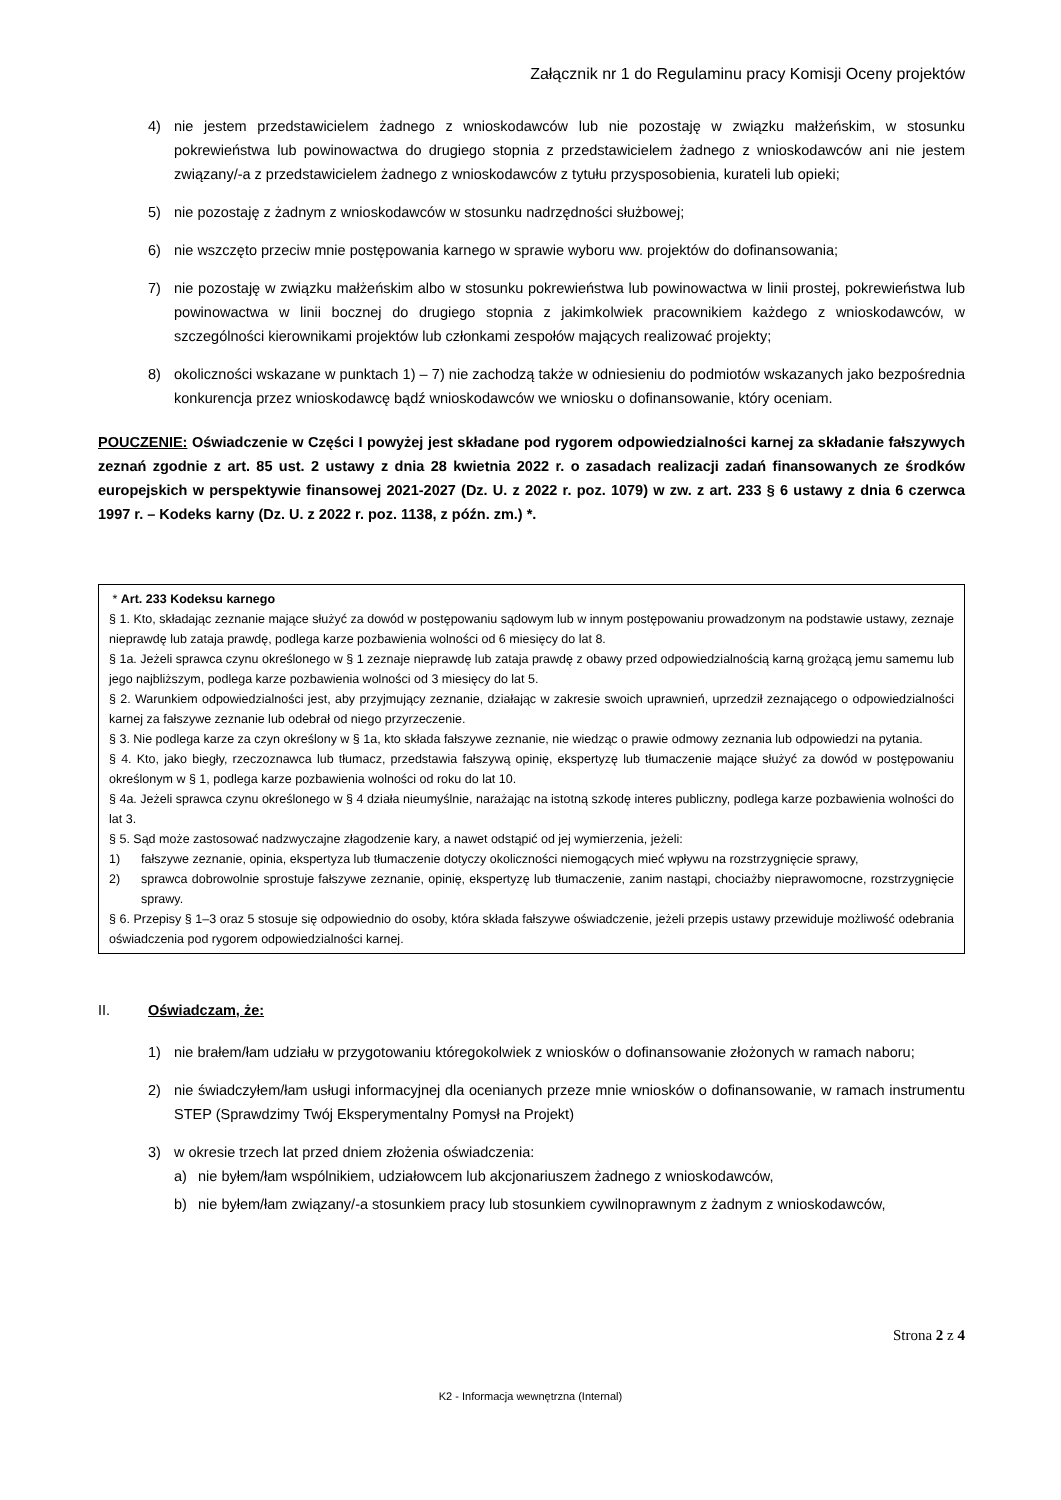Załącznik nr 1 do Regulaminu pracy Komisji Oceny projektów
4) nie jestem przedstawicielem żadnego z wnioskodawców lub nie pozostaję w związku małżeńskim, w stosunku pokrewieństwa lub powinowactwa do drugiego stopnia z przedstawicielem żadnego z wnioskodawców ani nie jestem związany/-a z przedstawicielem żadnego z wnioskodawców z tytułu przysposobienia, kurateli lub opieki;
5) nie pozostaję z żadnym z wnioskodawców w stosunku nadrzędności służbowej;
6) nie wszczęto przeciw mnie postępowania karnego w sprawie wyboru ww. projektów do dofinansowania;
7) nie pozostaję w związku małżeńskim albo w stosunku pokrewieństwa lub powinowactwa w linii prostej, pokrewieństwa lub powinowactwa w linii bocznej do drugiego stopnia z jakimkolwiek pracownikiem każdego z wnioskodawców, w szczególności kierownikami projektów lub członkami zespołów mających realizować projekty;
8) okoliczności wskazane w punktach 1) – 7) nie zachodzą także w odniesieniu do podmiotów wskazanych jako bezpośrednia konkurencja przez wnioskodawcę bądź wnioskodawców we wniosku o dofinansowanie, który oceniam.
POUCZENIE: Oświadczenie w Części I powyżej jest składane pod rygorem odpowiedzialności karnej za składanie fałszywych zeznań zgodnie z art. 85 ust. 2 ustawy z dnia 28 kwietnia 2022 r. o zasadach realizacji zadań finansowanych ze środków europejskich w perspektywie finansowej 2021-2027 (Dz. U. z 2022 r. poz. 1079) w zw. z art. 233 § 6 ustawy z dnia 6 czerwca 1997 r. – Kodeks karny (Dz. U. z 2022 r. poz. 1138, z późn. zm.) *.
* Art. 233 Kodeksu karnego
§ 1. Kto, składając zeznanie mające służyć za dowód w postępowaniu sądowym lub w innym postępowaniu prowadzonym na podstawie ustawy, zeznaje nieprawdę lub zataja prawdę, podlega karze pozbawienia wolności od 6 miesięcy do lat 8.
§ 1a. Jeżeli sprawca czynu określonego w § 1 zeznaje nieprawdę lub zataja prawdę z obawy przed odpowiedzialnością karną grożącą jemu samemu lub jego najbliższym, podlega karze pozbawienia wolności od 3 miesięcy do lat 5.
§ 2. Warunkiem odpowiedzialności jest, aby przyjmujący zeznanie, działając w zakresie swoich uprawnień, uprzedził zeznającego o odpowiedzialności karnej za fałszywe zeznanie lub odebrał od niego przyrzeczenie.
§ 3. Nie podlega karze za czyn określony w § 1a, kto składa fałszywe zeznanie, nie wiedząc o prawie odmowy zeznania lub odpowiedzi na pytania.
§ 4. Kto, jako biegły, rzeczoznawca lub tłumacz, przedstawia fałszywą opinię, ekspertyzę lub tłumaczenie mające służyć za dowód w postępowaniu określonym w § 1, podlega karze pozbawienia wolności od roku do lat 10.
§ 4a. Jeżeli sprawca czynu określonego w § 4 działa nieumyślnie, narażając na istotną szkodę interes publiczny, podlega karze pozbawienia wolności do lat 3.
§ 5. Sąd może zastosować nadzwyczajne złagodzenie kary, a nawet odstąpić od jej wymierzenia, jeżeli:
1) fałszywe zeznanie, opinia, ekspertyza lub tłumaczenie dotyczy okoliczności niemogących mieć wpływu na rozstrzygnięcie sprawy,
2) sprawca dobrowolnie sprostuje fałszywe zeznanie, opinię, ekspertyzę lub tłumaczenie, zanim nastąpi, chociażby nieprawomocne, rozstrzygnięcie sprawy.
§ 6. Przepisy § 1–3 oraz 5 stosuje się odpowiednio do osoby, która składa fałszywe oświadczenie, jeżeli przepis ustawy przewiduje możliwość odebrania oświadczenia pod rygorem odpowiedzialności karnej.
II. Oświadczam, że:
1) nie brałem/łam udziału w przygotowaniu któregokolwiek z wniosków o dofinansowanie złożonych w ramach naboru;
2) nie świadczyłem/łam usługi informacyjnej dla ocenianych przeze mnie wniosków o dofinansowanie, w ramach instrumentu STEP (Sprawdzimy Twój Eksperymentalny Pomysł na Projekt)
3) w okresie trzech lat przed dniem złożenia oświadczenia:
a) nie byłem/łam wspólnikiem, udziałowcem lub akcjonariuszem żadnego z wnioskodawców,
b) nie byłem/łam związany/-a stosunkiem pracy lub stosunkiem cywilnoprawnym z żadnym z wnioskodawców,
Strona 2 z 4
K2 - Informacja wewnętrzna (Internal)